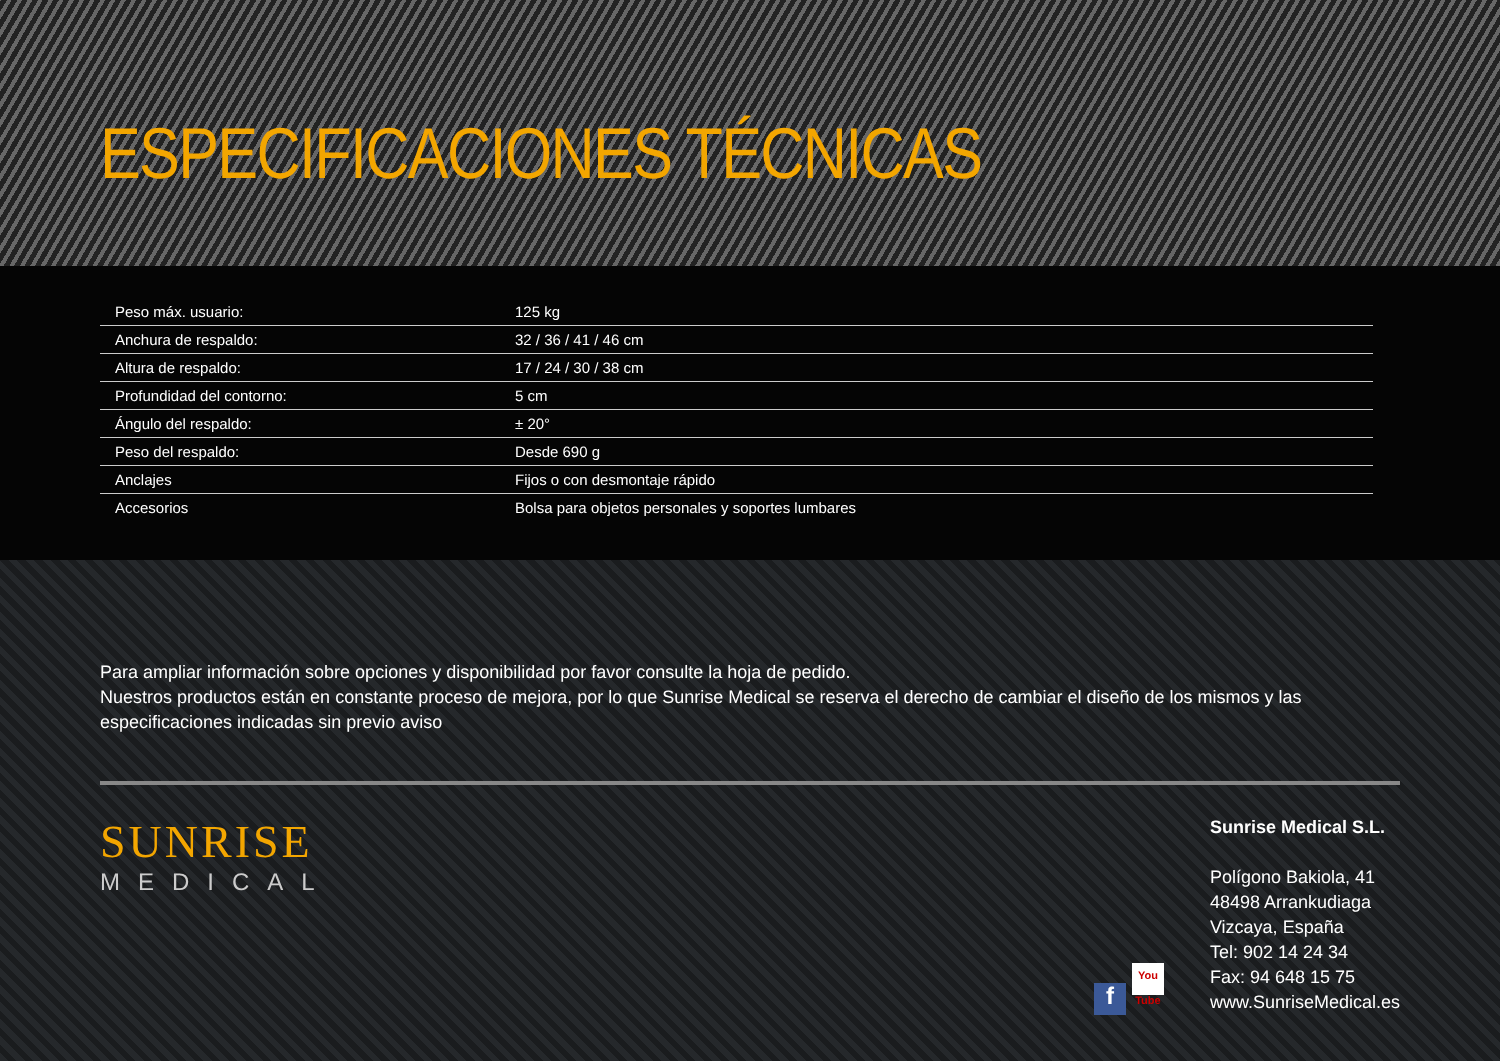ESPECIFICACIONES TÉCNICAS
| Peso máx. usuario: | 125 kg |
| Anchura de respaldo: | 32 / 36 / 41 / 46 cm |
| Altura de respaldo: | 17 / 24 / 30 / 38 cm |
| Profundidad del contorno: | 5 cm |
| Ángulo del respaldo: | ± 20° |
| Peso del respaldo: | Desde 690 g |
| Anclajes | Fijos o con desmontaje rápido |
| Accesorios | Bolsa para objetos personales y soportes lumbares |
Para ampliar información sobre opciones y disponibilidad por favor consulte la hoja de pedido.
Nuestros productos están en constante proceso de mejora, por lo que Sunrise Medical se reserva el derecho de cambiar el diseño de los mismos y las especificaciones indicadas sin previo aviso
SUNRISE
MEDICAL
f You Tube
Sunrise Medical S.L.
Polígono Bakiola, 41
48498 Arrankudiaga
Vizcaya, España
Tel: 902 14 24 34
Fax: 94 648 15 75
www.SunriseMedical.es